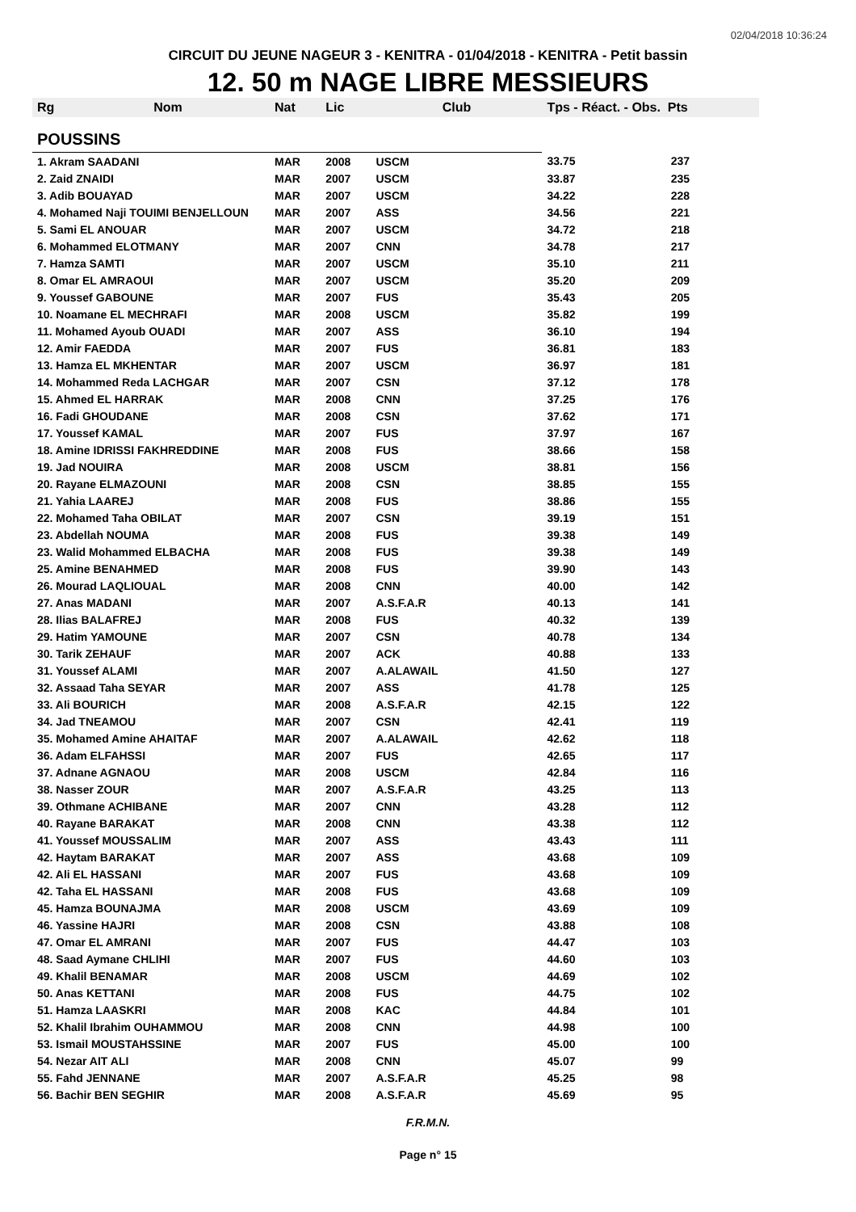02/04/2018 10:36:24
CIRCUIT DU JEUNE NAGEUR 3 - KENITRA - 01/04/2018 - KENITRA - Petit bassin
12. 50 m NAGE LIBRE MESSIEURS
| Rg | Nom | Nat | Lic | Club | Tps - Réact. - Obs. Pts | |
| --- | --- | --- | --- | --- | --- | --- |
| POUSSINS | | | | | | |
| 1. Akram SAADANI | | MAR | 2008 | USCM | 33.75 | 237 |
| 2. Zaid ZNAIDI | | MAR | 2007 | USCM | 33.87 | 235 |
| 3. Adib BOUAYAD | | MAR | 2007 | USCM | 34.22 | 228 |
| 4. Mohamed Naji TOUIMI BENJELLOUN | | MAR | 2007 | ASS | 34.56 | 221 |
| 5. Sami EL ANOUAR | | MAR | 2007 | USCM | 34.72 | 218 |
| 6. Mohammed ELOTMANY | | MAR | 2007 | CNN | 34.78 | 217 |
| 7. Hamza SAMTI | | MAR | 2007 | USCM | 35.10 | 211 |
| 8. Omar EL AMRAOUI | | MAR | 2007 | USCM | 35.20 | 209 |
| 9. Youssef GABOUNE | | MAR | 2007 | FUS | 35.43 | 205 |
| 10. Noamane EL MECHRAFI | | MAR | 2008 | USCM | 35.82 | 199 |
| 11. Mohamed Ayoub OUADI | | MAR | 2007 | ASS | 36.10 | 194 |
| 12. Amir FAEDDA | | MAR | 2007 | FUS | 36.81 | 183 |
| 13. Hamza EL MKHENTAR | | MAR | 2007 | USCM | 36.97 | 181 |
| 14. Mohammed Reda LACHGAR | | MAR | 2007 | CSN | 37.12 | 178 |
| 15. Ahmed EL HARRAK | | MAR | 2008 | CNN | 37.25 | 176 |
| 16. Fadi GHOUDANE | | MAR | 2008 | CSN | 37.62 | 171 |
| 17. Youssef KAMAL | | MAR | 2007 | FUS | 37.97 | 167 |
| 18. Amine IDRISSI FAKHREDDINE | | MAR | 2008 | FUS | 38.66 | 158 |
| 19. Jad NOUIRA | | MAR | 2008 | USCM | 38.81 | 156 |
| 20. Rayane ELMAZOUNI | | MAR | 2008 | CSN | 38.85 | 155 |
| 21. Yahia LAAREJ | | MAR | 2008 | FUS | 38.86 | 155 |
| 22. Mohamed Taha OBILAT | | MAR | 2007 | CSN | 39.19 | 151 |
| 23. Abdellah NOUMA | | MAR | 2008 | FUS | 39.38 | 149 |
| 23. Walid Mohammed ELBACHA | | MAR | 2008 | FUS | 39.38 | 149 |
| 25. Amine BENAHMED | | MAR | 2008 | FUS | 39.90 | 143 |
| 26. Mourad LAQLIOUAL | | MAR | 2008 | CNN | 40.00 | 142 |
| 27. Anas MADANI | | MAR | 2007 | A.S.F.A.R | 40.13 | 141 |
| 28. Ilias BALAFREJ | | MAR | 2008 | FUS | 40.32 | 139 |
| 29. Hatim YAMOUNE | | MAR | 2007 | CSN | 40.78 | 134 |
| 30. Tarik ZEHAUF | | MAR | 2007 | ACK | 40.88 | 133 |
| 31. Youssef ALAMI | | MAR | 2007 | A.ALAWAIL | 41.50 | 127 |
| 32. Assaad Taha SEYAR | | MAR | 2007 | ASS | 41.78 | 125 |
| 33. Ali BOURICH | | MAR | 2008 | A.S.F.A.R | 42.15 | 122 |
| 34. Jad TNEAMOU | | MAR | 2007 | CSN | 42.41 | 119 |
| 35. Mohamed Amine AHAITAF | | MAR | 2007 | A.ALAWAIL | 42.62 | 118 |
| 36. Adam ELFAHSSI | | MAR | 2007 | FUS | 42.65 | 117 |
| 37. Adnane AGNAOU | | MAR | 2008 | USCM | 42.84 | 116 |
| 38. Nasser ZOUR | | MAR | 2007 | A.S.F.A.R | 43.25 | 113 |
| 39. Othmane ACHIBANE | | MAR | 2007 | CNN | 43.28 | 112 |
| 40. Rayane BARAKAT | | MAR | 2008 | CNN | 43.38 | 112 |
| 41. Youssef MOUSSALIM | | MAR | 2007 | ASS | 43.43 | 111 |
| 42. Haytam BARAKAT | | MAR | 2007 | ASS | 43.68 | 109 |
| 42. Ali EL HASSANI | | MAR | 2007 | FUS | 43.68 | 109 |
| 42. Taha EL HASSANI | | MAR | 2008 | FUS | 43.68 | 109 |
| 45. Hamza BOUNAJMA | | MAR | 2008 | USCM | 43.69 | 109 |
| 46. Yassine HAJRI | | MAR | 2008 | CSN | 43.88 | 108 |
| 47. Omar EL AMRANI | | MAR | 2007 | FUS | 44.47 | 103 |
| 48. Saad Aymane CHLIHI | | MAR | 2007 | FUS | 44.60 | 103 |
| 49. Khalil BENAMAR | | MAR | 2008 | USCM | 44.69 | 102 |
| 50. Anas KETTANI | | MAR | 2008 | FUS | 44.75 | 102 |
| 51. Hamza LAASKRI | | MAR | 2008 | KAC | 44.84 | 101 |
| 52. Khalil Ibrahim OUHAMMOU | | MAR | 2008 | CNN | 44.98 | 100 |
| 53. Ismail MOUSTAHSSINE | | MAR | 2007 | FUS | 45.00 | 100 |
| 54. Nezar AIT ALI | | MAR | 2008 | CNN | 45.07 | 99 |
| 55. Fahd JENNANE | | MAR | 2007 | A.S.F.A.R | 45.25 | 98 |
| 56. Bachir BEN SEGHIR | | MAR | 2008 | A.S.F.A.R | 45.69 | 95 |
F.R.M.N.
Page n° 15